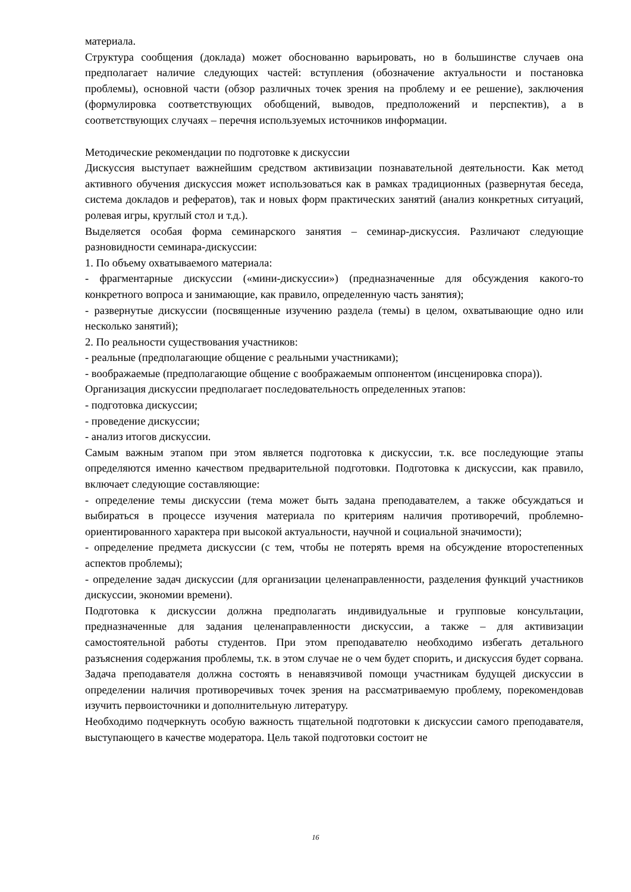материала.
Структура сообщения (доклада) может обоснованно варьировать, но в большинстве случаев она предполагает наличие следующих частей: вступления (обозначение актуальности и постановка проблемы), основной части (обзор различных точек зрения на проблему и ее решение), заключения (формулировка соответствующих обобщений, выводов, предположений и перспектив), а в соответствующих случаях – перечня используемых источников информации.
Методические рекомендации по подготовке к дискуссии
Дискуссия выступает важнейшим средством активизации познавательной деятельности. Как метод активного обучения дискуссия может использоваться как в рамках традиционных (развернутая беседа, система докладов и рефератов), так и новых форм практических занятий (анализ конкретных ситуаций, ролевая игры, круглый стол и т.д.).
Выделяется особая форма семинарского занятия – семинар-дискуссия. Различают следующие разновидности семинара-дискуссии:
1. По объему охватываемого материала:
- фрагментарные дискуссии («мини-дискуссии») (предназначенные для обсуждения какого-то конкретного вопроса и занимающие, как правило, определенную часть занятия);
- развернутые дискуссии (посвященные изучению раздела (темы) в целом, охватывающие одно или несколько занятий);
2. По реальности существования участников:
- реальные (предполагающие общение с реальными участниками);
- воображаемые (предполагающие общение с воображаемым оппонентом (инсценировка спора)).
Организация дискуссии предполагает последовательность определенных этапов:
- подготовка дискуссии;
- проведение дискуссии;
- анализ итогов дискуссии.
Самым важным этапом при этом является подготовка к дискуссии, т.к. все последующие этапы определяются именно качеством предварительной подготовки. Подготовка к дискуссии, как правило, включает следующие составляющие:
- определение темы дискуссии (тема может быть задана преподавателем, а также обсуждаться и выбираться в процессе изучения материала по критериям наличия противоречий, проблемно-ориентированного характера при высокой актуальности, научной и социальной значимости);
- определение предмета дискуссии (с тем, чтобы не потерять время на обсуждение второстепенных аспектов проблемы);
- определение задач дискуссии (для организации целенаправленности, разделения функций участников дискуссии, экономии времени).
Подготовка к дискуссии должна предполагать индивидуальные и групповые консультации, предназначенные для задания целенаправленности дискуссии, а также – для активизации самостоятельной работы студентов. При этом преподавателю необходимо избегать детального разъяснения содержания проблемы, т.к. в этом случае не о чем будет спорить, и дискуссия будет сорвана. Задача преподавателя должна состоять в ненавязчивой помощи участникам будущей дискуссии в определении наличия противоречивых точек зрения на рассматриваемую проблему, порекомендовав изучить первоисточники и дополнительную литературу.
Необходимо подчеркнуть особую важность тщательной подготовки к дискуссии самого преподавателя, выступающего в качестве модератора. Цель такой подготовки состоит не
16